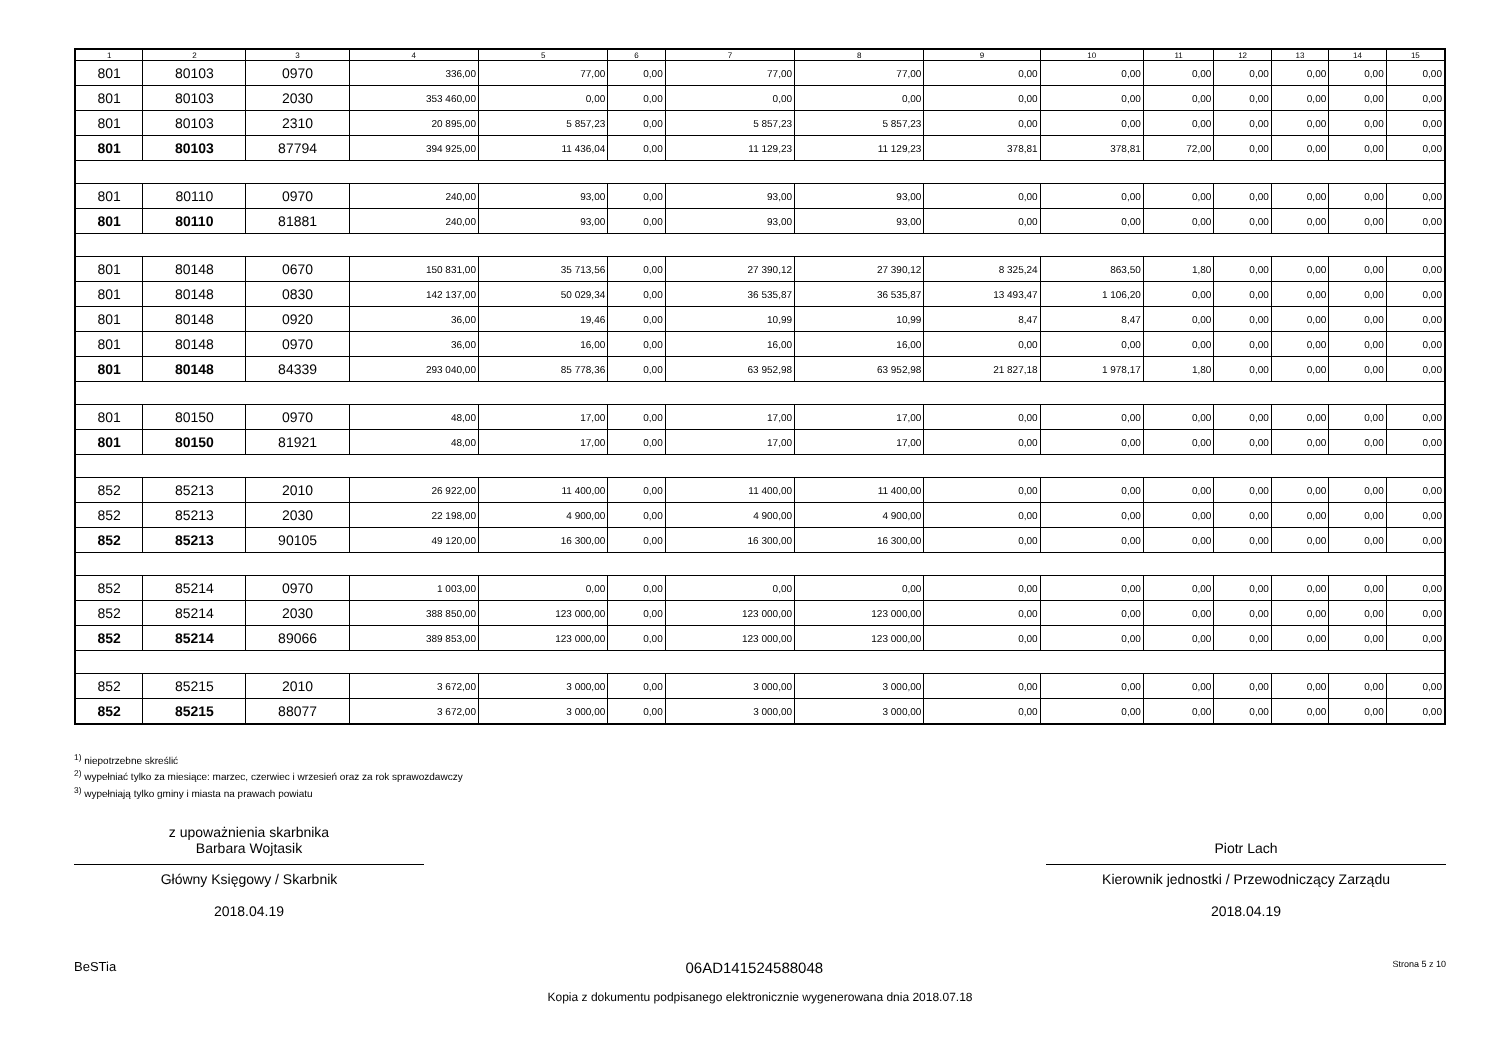| 1 | 2 | 3 | 4 | 5 | 6 | 7 | 8 | 9 | 10 | 11 | 12 | 13 | 14 | 15 |
| --- | --- | --- | --- | --- | --- | --- | --- | --- | --- | --- | --- | --- | --- | --- |
| 801 | 80103 | 0970 | 336,00 | 77,00 | 0,00 | 77,00 | 77,00 | 0,00 | 0,00 | 0,00 | 0,00 | 0,00 | 0,00 | 0,00 |
| 801 | 80103 | 2030 | 353 460,00 | 0,00 | 0,00 | 0,00 | 0,00 | 0,00 | 0,00 | 0,00 | 0,00 | 0,00 | 0,00 | 0,00 |
| 801 | 80103 | 2310 | 20 895,00 | 5 857,23 | 0,00 | 5 857,23 | 5 857,23 | 0,00 | 0,00 | 0,00 | 0,00 | 0,00 | 0,00 | 0,00 |
| 801 | 80103 | 87794 | 394 925,00 | 11 436,04 | 0,00 | 11 129,23 | 11 129,23 | 378,81 | 378,81 | 72,00 | 0,00 | 0,00 | 0,00 | 0,00 |
| 801 | 80110 | 0970 | 240,00 | 93,00 | 0,00 | 93,00 | 93,00 | 0,00 | 0,00 | 0,00 | 0,00 | 0,00 | 0,00 | 0,00 |
| 801 | 80110 | 81881 | 240,00 | 93,00 | 0,00 | 93,00 | 93,00 | 0,00 | 0,00 | 0,00 | 0,00 | 0,00 | 0,00 | 0,00 |
| 801 | 80148 | 0670 | 150 831,00 | 35 713,56 | 0,00 | 27 390,12 | 27 390,12 | 8 325,24 | 863,50 | 1,80 | 0,00 | 0,00 | 0,00 | 0,00 |
| 801 | 80148 | 0830 | 142 137,00 | 50 029,34 | 0,00 | 36 535,87 | 36 535,87 | 13 493,47 | 1 106,20 | 0,00 | 0,00 | 0,00 | 0,00 | 0,00 |
| 801 | 80148 | 0920 | 36,00 | 19,46 | 0,00 | 10,99 | 10,99 | 8,47 | 8,47 | 0,00 | 0,00 | 0,00 | 0,00 | 0,00 |
| 801 | 80148 | 0970 | 36,00 | 16,00 | 0,00 | 16,00 | 16,00 | 0,00 | 0,00 | 0,00 | 0,00 | 0,00 | 0,00 | 0,00 |
| 801 | 80148 | 84339 | 293 040,00 | 85 778,36 | 0,00 | 63 952,98 | 63 952,98 | 21 827,18 | 1 978,17 | 1,80 | 0,00 | 0,00 | 0,00 | 0,00 |
| 801 | 80150 | 0970 | 48,00 | 17,00 | 0,00 | 17,00 | 17,00 | 0,00 | 0,00 | 0,00 | 0,00 | 0,00 | 0,00 | 0,00 |
| 801 | 80150 | 81921 | 48,00 | 17,00 | 0,00 | 17,00 | 17,00 | 0,00 | 0,00 | 0,00 | 0,00 | 0,00 | 0,00 | 0,00 |
| 852 | 85213 | 2010 | 26 922,00 | 11 400,00 | 0,00 | 11 400,00 | 11 400,00 | 0,00 | 0,00 | 0,00 | 0,00 | 0,00 | 0,00 | 0,00 |
| 852 | 85213 | 2030 | 22 198,00 | 4 900,00 | 0,00 | 4 900,00 | 4 900,00 | 0,00 | 0,00 | 0,00 | 0,00 | 0,00 | 0,00 | 0,00 |
| 852 | 85213 | 90105 | 49 120,00 | 16 300,00 | 0,00 | 16 300,00 | 16 300,00 | 0,00 | 0,00 | 0,00 | 0,00 | 0,00 | 0,00 | 0,00 |
| 852 | 85214 | 0970 | 1 003,00 | 0,00 | 0,00 | 0,00 | 0,00 | 0,00 | 0,00 | 0,00 | 0,00 | 0,00 | 0,00 | 0,00 |
| 852 | 85214 | 2030 | 388 850,00 | 123 000,00 | 0,00 | 123 000,00 | 123 000,00 | 0,00 | 0,00 | 0,00 | 0,00 | 0,00 | 0,00 | 0,00 |
| 852 | 85214 | 89066 | 389 853,00 | 123 000,00 | 0,00 | 123 000,00 | 123 000,00 | 0,00 | 0,00 | 0,00 | 0,00 | 0,00 | 0,00 | 0,00 |
| 852 | 85215 | 2010 | 3 672,00 | 3 000,00 | 0,00 | 3 000,00 | 3 000,00 | 0,00 | 0,00 | 0,00 | 0,00 | 0,00 | 0,00 | 0,00 |
| 852 | 85215 | 88077 | 3 672,00 | 3 000,00 | 0,00 | 3 000,00 | 3 000,00 | 0,00 | 0,00 | 0,00 | 0,00 | 0,00 | 0,00 | 0,00 |
<sup>1)</sup> niepotrzebne skreślić
<sup>2)</sup> wypełniać tylko za miesiące: marzec, czerwiec i wrzesień oraz za rok sprawozdawczy
<sup>3)</sup> wypełniają tylko gminy i miasta na prawach powiatu
z upoważnienia skarbnika
Barbara Wojtasik
Główny Księgowy / Skarbnik
2018.04.19
Piotr Lach
Kierownik jednostki / Przewodniczący Zarządu
2018.04.19
BeSTia 06AD141524588048 Strona 5 z 10
Kopia z dokumentu podpisanego elektronicznie wygenerowana dnia 2018.07.18